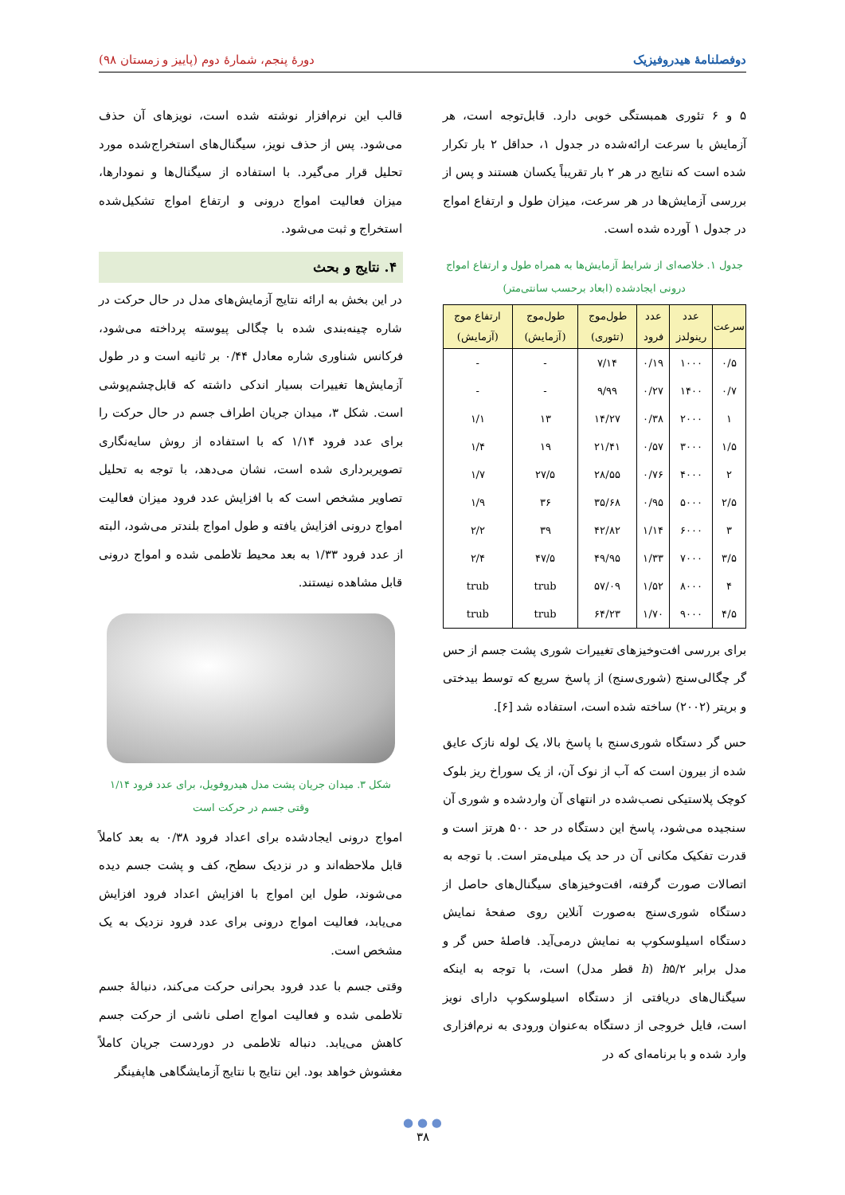دوفصلنامهٔ هیدروفیزیک دورهٔ پنجم، شمارهٔ دوم (پاییز و زمستان ۹۸)
۵ و ۶ تئوری همبستگی خوبی دارد. قابل‌توجه است، هر آزمایش با سرعت ارائه‌شده در جدول ۱، حداقل ۲ بار تکرار شده است که نتایج در هر ۲ بار تقریباً یکسان هستند و پس از بررسی آزمایش‌ها در هر سرعت، میزان طول و ارتفاع امواج در جدول ۱ آورده شده است.
جدول ۱. خلاصه‌ای از شرایط آزمایش‌ها به همراه طول و ارتفاع امواج درونی ایجادشده (ابعاد برحسب سانتی‌متر)
| سرعت | عدد رینولدز | عدد فرود | طول‌موج (تئوری) | طول‌موج (آزمایش) | ارتفاع موج (آزمایش) |
| --- | --- | --- | --- | --- | --- |
| ۰/۵ | ۱۰۰۰ | ۰/۱۹ | ۷/۱۴ | - | - |
| ۰/۷ | ۱۴۰۰ | ۰/۲۷ | ۹/۹۹ | - | - |
| ۱ | ۲۰۰۰ | ۰/۳۸ | ۱۴/۲۷ | ۱۳ | ۱/۱ |
| ۱/۵ | ۳۰۰۰ | ۰/۵۷ | ۲۱/۴۱ | ۱۹ | ۱/۴ |
| ۲ | ۴۰۰۰ | ۰/۷۶ | ۲۸/۵۵ | ۲۷/۵ | ۱/۷ |
| ۲/۵ | ۵۰۰۰ | ۰/۹۵ | ۳۵/۶۸ | ۳۶ | ۱/۹ |
| ۳ | ۶۰۰۰ | ۱/۱۴ | ۴۲/۸۲ | ۳۹ | ۲/۲ |
| ۳/۵ | ۷۰۰۰ | ۱/۳۳ | ۴۹/۹۵ | ۴۷/۵ | ۲/۴ |
| ۴ | ۸۰۰۰ | ۱/۵۲ | ۵۷/۰۹ | trub | trub |
| ۴/۵ | ۹۰۰۰ | ۱/۷۰ | ۶۴/۲۳ | trub | trub |
برای بررسی افت‌وخیزهای تغییرات شوری پشت جسم از حس گر چگالی‌سنج (شوری‌سنج) از پاسخ سریع که توسط بیدختی و بریتر (۲۰۰۲) ساخته شده است، استفاده شد [۶].
حس گر دستگاه شوری‌سنج با پاسخ بالا، یک لوله نازک عایق شده از بیرون است که آب از نوک آن، از یک سوراخ ریز بلوک کوچک پلاستیکی نصب‌شده در انتهای آن واردشده و شوری آن سنجیده می‌شود، پاسخ این دستگاه در حد ۵۰۰ هرتز است و قدرت تفکیک مکانی آن در حد یک میلی‌متر است. با توجه به اتصالات صورت گرفته، افت‌وخیزهای سیگنال‌های حاصل از دستگاه شوری‌سنج به‌صورت آنلاین روی صفحهٔ نمایش دستگاه اسیلوسکوپ به نمایش درمی‌آید. فاصلهٔ حس گر و مدل برابر h۵/۲ (h قطر مدل) است، با توجه به اینکه سیگنال‌های دریافتی از دستگاه اسیلوسکوپ دارای نویز است، فایل خروجی از دستگاه به‌عنوان ورودی به نرم‌افزاری وارد شده و با برنامه‌ای که در
قالب این نرم‌افزار نوشته شده است، نویزهای آن حذف می‌شود. پس از حذف نویز، سیگنال‌های استخراج‌شده مورد تحلیل قرار می‌گیرد. با استفاده از سیگنال‌ها و نمودارها، میزان فعالیت امواج درونی و ارتفاع امواج تشکیل‌شده استخراج و ثبت می‌شود.
۴. نتایج و بحث
در این بخش به ارائه نتایج آزمایش‌های مدل در حال حرکت در شاره چینه‌بندی شده با چگالی پیوسته پرداخته می‌شود، فرکانس شناوری شاره معادل ۰/۴۴ بر ثانیه است و در طول آزمایش‌ها تغییرات بسیار اندکی داشته که قابل‌چشم‌پوشی است. شکل ۳، میدان جریان اطراف جسم در حال حرکت را برای عدد فرود ۱/۱۴ که با استفاده از روش سایه‌نگاری تصویربرداری شده است، نشان می‌دهد، با توجه به تحلیل تصاویر مشخص است که با افزایش عدد فرود میزان فعالیت امواج درونی افزایش یافته و طول امواج بلندتر می‌شود، البته از عدد فرود ۱/۳۳ به بعد محیط تلاطمی شده و امواج درونی قابل مشاهده نیستند.
شکل ۳. میدان جریان پشت مدل هیدروفویل، برای عدد فرود ۱/۱۴ وقتی جسم در حرکت است
امواج درونی ایجادشده برای اعداد فرود ۰/۳۸ به بعد کاملاً قابل ملاحظه‌اند و در نزدیک سطح، کف و پشت جسم دیده می‌شوند، طول این امواج با افزایش اعداد فرود افزایش می‌یابد، فعالیت امواج درونی برای عدد فرود نزدیک به یک مشخص است.
وقتی جسم با عدد فرود بحرانی حرکت می‌کند، دنبالهٔ جسم تلاطمی شده و فعالیت امواج اصلی ناشی از حرکت جسم کاهش می‌یابد. دنباله تلاطمی در دوردست جریان کاملاً مغشوش خواهد بود. این نتایج با نتایج آزمایشگاهی هاپفینگر
● ● ●
۳۸